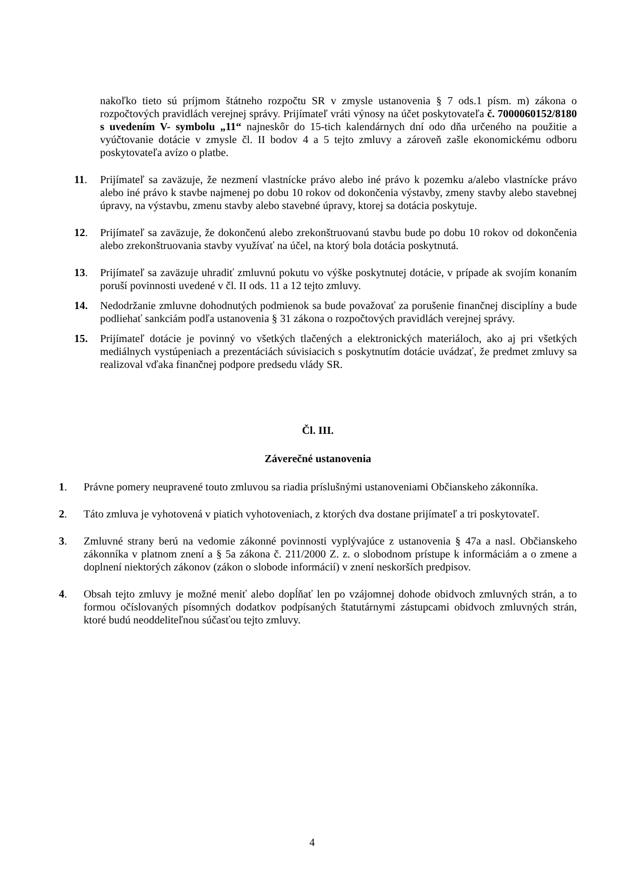nakoľko tieto sú príjmom štátneho rozpočtu SR v zmysle ustanovenia § 7 ods.1 písm. m) zákona o rozpočtových pravidlách verejnej správy. Prijímateľ vráti výnosy na účet poskytovateľa č. 7000060152/8180 s uvedením V- symbolu „11“ najneskôr do 15-tich kalendárnych dní odo dňa určeného na použitie a vyúčtovanie dotácie v zmysle čl. II bodov 4 a 5 tejto zmluvy a zároveň zašle ekonomickému odboru poskytovateľa avízo o platbe.
11. Prijímateľ sa zaväzuje, že nezmení vlastnícke právo alebo iné právo k pozemku a/alebo vlastnícke právo alebo iné právo k stavbe najmenej po dobu 10 rokov od dokončenia výstavby, zmeny stavby alebo stavebnej úpravy, na výstavbu, zmenu stavby alebo stavebné úpravy, ktorej sa dotácia poskytuje.
12. Prijímateľ sa zaväzuje, že dokončenú alebo zrekonštruovanú stavbu bude po dobu 10 rokov od dokončenia alebo zrekonštruovania stavby využívať na účel, na ktorý bola dotácia poskytnutá.
13. Prijímateľ sa zaväzuje uhradiť zmluvnú pokutu vo výške poskytnutej dotácie, v prípade ak svojím konaním poruší povinnosti uvedené v čl. II ods. 11 a 12 tejto zmluvy.
14. Nedodržanie zmluvne dohodnutých podmienok sa bude považovať za porušenie finančnej disciplíny a bude podliehať sankciám podľa ustanovenia § 31 zákona o rozpočtových pravidlách verejnej správy.
15. Prijímateľ dotácie je povinný vo všetkých tlačených a elektronických materiáloch, ako aj pri všetkých mediálnych vystúpeniach a prezentáciách súvisiacich s poskytnutím dotácie uvádzať, že predmet zmluvy sa realizoval vďaka finančnej podpore predsedu vlády SR.
Čl. III.
Záverečné ustanovenia
1. Právne pomery neupravené touto zmluvou sa riadia príslušnými ustanoveniami Občianskeho zákonníka.
2. Táto zmluva je vyhotovená v piatich vyhotoveniach, z ktorých dva dostane prijímateľ a tri poskytovateľ.
3. Zmluvné strany berú na vedomie zákonné povinnosti vyplývajúce z ustanovenia § 47a a nasl. Občianskeho zákonníka v platnom znení a § 5a zákona č. 211/2000 Z. z. o slobodnom prístupe k informáciám a o zmene a doplnení niektorých zákonov (zákon o slobode informácií) v znení neskorších predpisov.
4. Obsah tejto zmluvy je možné meniť alebo dopĺňať len po vzájomnej dohode obidvoch zmluvných strán, a to formou očíslovaných písomných dodatkov podpísaných štatutárnymi zástupcami obidvoch zmluvných strán, ktoré budú neoddeliteľnou súčasťou tejto zmluvy.
4